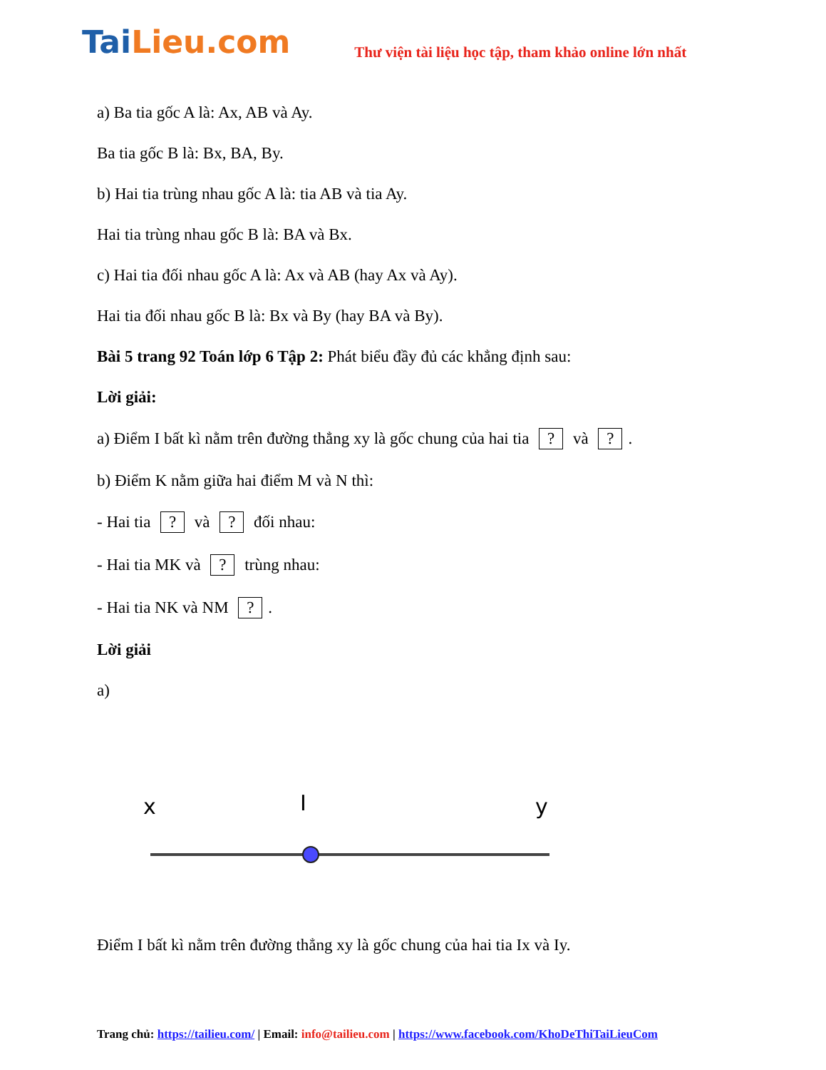TaiLieu.com
Thư viện tài liệu học tập, tham khảo online lớn nhất
a) Ba tia gốc A là: Ax, AB và Ay.
Ba tia gốc B là: Bx, BA, By.
b) Hai tia trùng nhau gốc A là: tia AB và tia Ay.
Hai tia trùng nhau gốc B là: BA và Bx.
c) Hai tia đối nhau gốc A là: Ax và AB (hay Ax và Ay).
Hai tia đối nhau gốc B là: Bx và By (hay BA và By).
Bài 5 trang 92 Toán lớp 6 Tập 2: Phát biểu đầy đủ các khẳng định sau:
Lời giải:
a) Điểm I bất kì nằm trên đường thẳng xy là gốc chung của hai tia ? và ?.
b) Điểm K nằm giữa hai điểm M và N thì:
- Hai tia ? và ? đối nhau:
- Hai tia MK và ? trùng nhau:
- Hai tia NK và NM ?.
Lời giải
a)
x
I
y
Điểm I bất kì nằm trên đường thẳng xy là gốc chung của hai tia Ix và Iy.
Trang chủ: https://tailieu.com/ | Email: info@tailieu.com | https://www.facebook.com/KhoDeThiTaiLieuCom